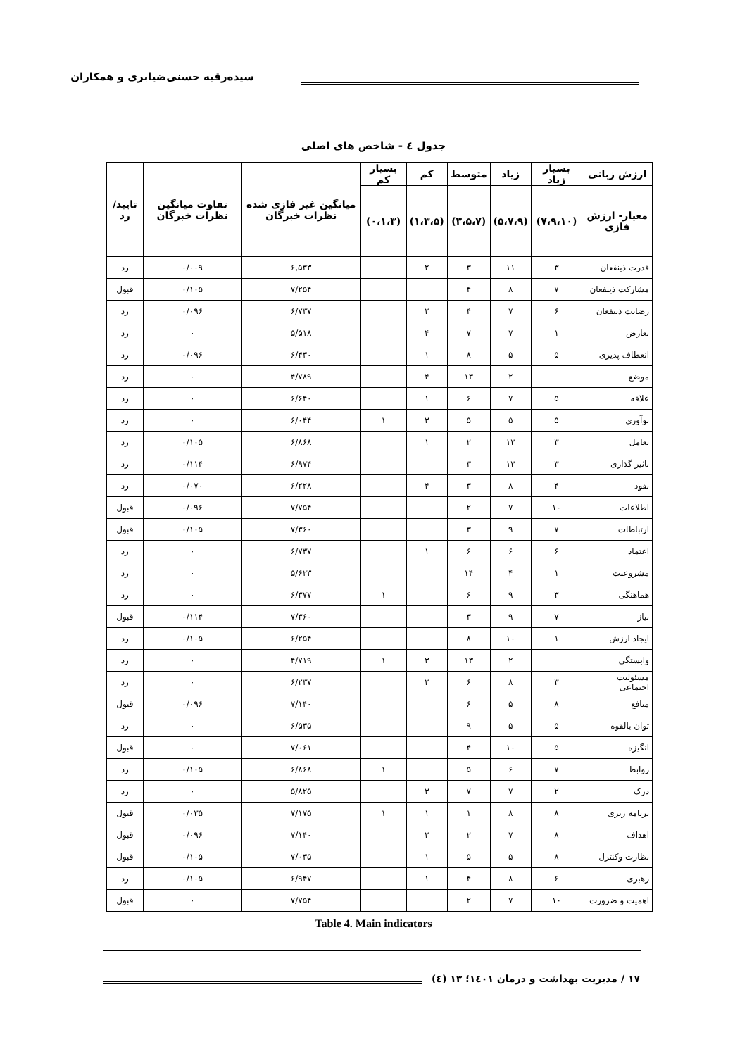سیده‌رقیه حسنی‌ضیابری و همکاران
جدول ٤ - شاخص های اصلی
| ارزش زبانی | بسیار زیاد | زیاد | متوسط | کم | بسیار کم | میانگین غیر فازی شده نظرات خبرگان | تفاوت میانگین نظرات خبرگان | تایید/رد |
| --- | --- | --- | --- | --- | --- | --- | --- | --- |
| معیار- ارزش فازی | (۷،۹،۱۰) | (۵،۷،۹) | (۳،۵،۷) | (۱،۳،۵) | (۰،۱،۳) | | | |
| قدرت ذینفعان | ۳ | ۱۱ | ۳ | ۲ | | ۶,۵۳۳ | ۰/۰۰۹ | رد |
| مشارکت ذینفعان | ۷ | ۸ | ۴ | | | ۷/۲۵۴ | ۰/۱۰۵ | قبول |
| رضایت ذینفعان | ۶ | ۷ | ۴ | ۲ | | ۶/۷۳۷ | ۰/۰۹۶ | رد |
| تعارض | ۱ | ۷ | ۷ | ۴ | | ۵/۵۱۸ | ۰ | رد |
| انعطاف پذیری | ۵ | ۵ | ۸ | ۱ | | ۶/۴۳۰ | ۰/۰۹۶ | رد |
| موضع | | ۲ | ۱۳ | ۴ | | ۴/۷۸۹ | ۰ | رد |
| علاقه | ۵ | ۷ | ۶ | ۱ | | ۶/۶۴۰ | ۰ | رد |
| نوآوری | ۵ | ۵ | ۵ | ۳ | ۱ | ۶/۰۴۴ | ۰ | رد |
| تعامل | ۳ | ۱۳ | ۲ | ۱ | | ۶/۸۶۸ | ۰/۱۰۵ | رد |
| تاثیر گذاری | ۳ | ۱۳ | ۳ | | | ۶/۹۷۴ | ۰/۱۱۴ | رد |
| نفوذ | ۴ | ۸ | ۳ | ۴ | | ۶/۲۲۸ | ۰/۰۷۰ | رد |
| اطلاعات | ۱۰ | ۷ | ۲ | | | ۷/۷۵۴ | ۰/۰۹۶ | قبول |
| ارتباطات | ۷ | ۹ | ۳ | | | ۷/۳۶۰ | ۰/۱۰۵ | قبول |
| اعتماد | ۶ | ۶ | ۶ | ۱ | | ۶/۷۳۷ | ۰ | رد |
| مشروعیت | ۱ | ۴ | ۱۴ | | | ۵/۶۲۳ | ۰ | رد |
| هماهنگی | ۳ | ۹ | ۶ | | ۱ | ۶/۳۷۷ | ۰ | رد |
| نیاز | ۷ | ۹ | ۳ | | | ۷/۳۶۰ | ۰/۱۱۴ | قبول |
| ایجاد ارزش | ۱ | ۱۰ | ۸ | | | ۶/۲۵۴ | ۰/۱۰۵ | رد |
| وابستگی | | ۲ | ۱۳ | ۳ | ۱ | ۴/۷۱۹ | ۰ | رد |
| مسئولیت اجتماعی | ۳ | ۸ | ۶ | ۲ | | ۶/۲۳۷ | ۰ | رد |
| منافع | ۸ | ۵ | ۶ | | | ۷/۱۴۰ | ۰/۰۹۶ | قبول |
| توان بالقوه | ۵ | ۵ | ۹ | | | ۶/۵۳۵ | ۰ | رد |
| انگیزه | ۵ | ۱۰ | ۴ | | | ۷/۰۶۱ | ۰ | قبول |
| روابط | ۷ | ۶ | ۵ | | ۱ | ۶/۸۶۸ | ۰/۱۰۵ | رد |
| درک | ۲ | ۷ | ۷ | ۳ | | ۵/۸۲۵ | ۰ | رد |
| برنامه ریزی | ۸ | ۸ | ۱ | ۱ | ۱ | ۷/۱۷۵ | ۰/۰۳۵ | قبول |
| اهداف | ۸ | ۷ | ۲ | ۲ | | ۷/۱۴۰ | ۰/۰۹۶ | قبول |
| نظارت وکنترل | ۸ | ۵ | ۵ | ۱ | | ۷/۰۳۵ | ۰/۱۰۵ | قبول |
| رهبری | ۶ | ۸ | ۴ | ۱ | | ۶/۹۴۷ | ۰/۱۰۵ | رد |
| اهمیت و ضرورت | ۱۰ | ۷ | ۲ | | | ۷/۷۵۴ | ۰ | قبول |
Table 4. Main indicators
۱۷ / مدیریت بهداشت و درمان ١٤٠١؛ ١٣ (٤)